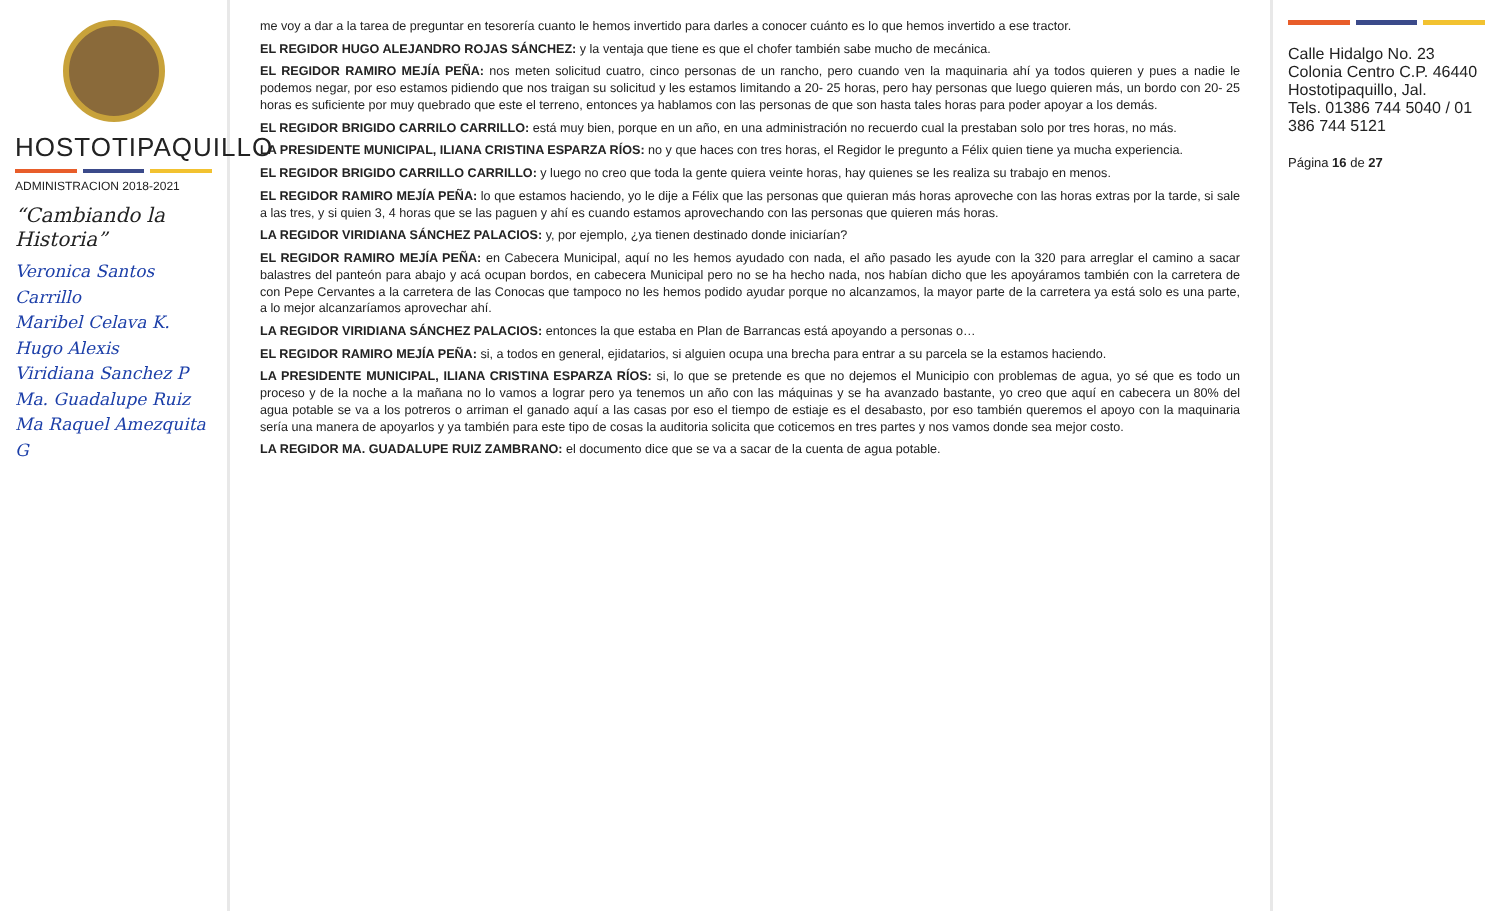HOSTOTIPAQUILLO
ADMINISTRACION 2018-2021
“Cambiando la Historia”
Veronica Santos Carrillo
Maribel Celava K.
Hugo Alexis
Viridiana Sanchez P
Ma. Guadalupe Ruiz
Ma Raquel Amezquita G
me voy a dar a la tarea de preguntar en tesorería cuanto le hemos invertido para darles a conocer cuánto es lo que hemos invertido a ese tractor.
EL REGIDOR HUGO ALEJANDRO ROJAS SÁNCHEZ: y la ventaja que tiene es que el chofer también sabe mucho de mecánica.
EL REGIDOR RAMIRO MEJÍA PEÑA: nos meten solicitud cuatro, cinco personas de un rancho, pero cuando ven la maquinaria ahí ya todos quieren y pues a nadie le podemos negar, por eso estamos pidiendo que nos traigan su solicitud y les estamos limitando a 20- 25 horas, pero hay personas que luego quieren más, un bordo con 20- 25 horas es suficiente por muy quebrado que este el terreno, entonces ya hablamos con las personas de que son hasta tales horas para poder apoyar a los demás.
EL REGIDOR BRIGIDO CARRILO CARRILLO: está muy bien, porque en un año, en una administración no recuerdo cual la prestaban solo por tres horas, no más.
LA PRESIDENTE MUNICIPAL, ILIANA CRISTINA ESPARZA RÍOS: no y que haces con tres horas, el Regidor le pregunto a Félix quien tiene ya mucha experiencia.
EL REGIDOR BRIGIDO CARRILLO CARRILLO: y luego no creo que toda la gente quiera veinte horas, hay quienes se les realiza su trabajo en menos.
EL REGIDOR RAMIRO MEJÍA PEÑA: lo que estamos haciendo, yo le dije a Félix que las personas que quieran más horas aproveche con las horas extras por la tarde, si sale a las tres, y si quien 3, 4 horas que se las paguen y ahí es cuando estamos aprovechando con las personas que quieren más horas.
LA REGIDOR VIRIDIANA SÁNCHEZ PALACIOS: y, por ejemplo, ¿ya tienen destinado donde iniciarían?
EL REGIDOR RAMIRO MEJÍA PEÑA: en Cabecera Municipal, aquí no les hemos ayudado con nada, el año pasado les ayude con la 320 para arreglar el camino a sacar balastres del panteón para abajo y acá ocupan bordos, en cabecera Municipal pero no se ha hecho nada, nos habían dicho que les apoyáramos también con la carretera de con Pepe Cervantes a la carretera de las Conocas que tampoco no les hemos podido ayudar porque no alcanzamos, la mayor parte de la carretera ya está solo es una parte, a lo mejor alcanzaríamos aprovechar ahí.
LA REGIDOR VIRIDIANA SÁNCHEZ PALACIOS: entonces la que estaba en Plan de Barrancas está apoyando a personas o…
EL REGIDOR RAMIRO MEJÍA PEÑA: si, a todos en general, ejidatarios, si alguien ocupa una brecha para entrar a su parcela se la estamos haciendo.
LA PRESIDENTE MUNICIPAL, ILIANA CRISTINA ESPARZA RÍOS: si, lo que se pretende es que no dejemos el Municipio con problemas de agua, yo sé que es todo un proceso y de la noche a la mañana no lo vamos a lograr pero ya tenemos un año con las máquinas y se ha avanzado bastante, yo creo que aquí en cabecera un 80% del agua potable se va a los potreros o arriman el ganado aquí a las casas por eso el tiempo de estiaje es el desabasto, por eso también queremos el apoyo con la maquinaria sería una manera de apoyarlos y ya también para este tipo de cosas la auditoria solicita que coticemos en tres partes y nos vamos donde sea mejor costo.
LA REGIDOR MA. GUADALUPE RUIZ ZAMBRANO: el documento dice que se va a sacar de la cuenta de agua potable.
Calle Hidalgo No. 23 Colonia Centro C.P. 46440
Hostotipaquillo, Jal.
Tels. 01386 744 5040 / 01 386 744 5121
Página 16 de 27